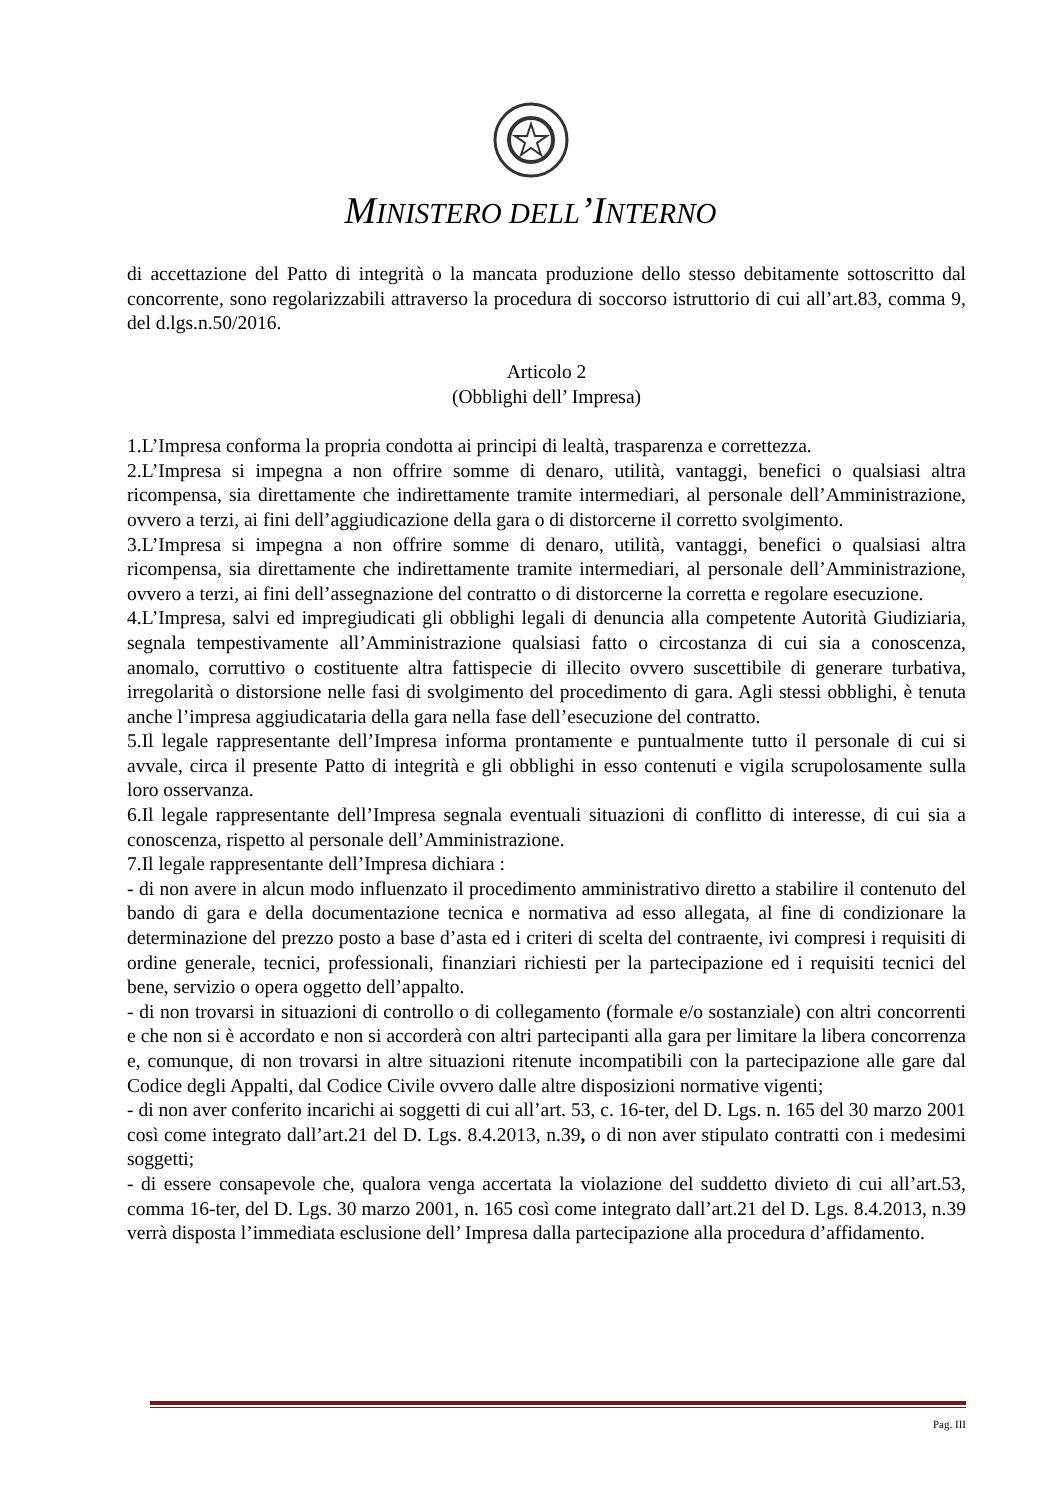MINISTERO DELL’INTERNO
di accettazione del Patto di integrità o la mancata produzione dello stesso debitamente sottoscritto dal concorrente, sono regolarizzabili attraverso la procedura di soccorso istruttorio di cui all’art.83, comma 9, del d.lgs.n.50/2016.
Articolo 2
(Obblighi dell’ Impresa)
1.L’Impresa conforma la propria condotta ai principi di lealtà, trasparenza e correttezza.
2.L’Impresa si impegna a non offrire somme di denaro, utilità, vantaggi, benefici o qualsiasi altra ricompensa, sia direttamente che indirettamente tramite intermediari, al personale dell’Amministrazione, ovvero a terzi, ai fini dell’aggiudicazione della gara o di distorcerne il corretto svolgimento.
3.L’Impresa si impegna a non offrire somme di denaro, utilità, vantaggi, benefici o qualsiasi altra ricompensa, sia direttamente che indirettamente tramite intermediari, al personale dell’Amministrazione, ovvero a terzi, ai fini dell’assegnazione del contratto o di distorcerne la corretta e regolare esecuzione.
4.L’Impresa, salvi ed impregiudicati gli obblighi legali di denuncia alla competente Autorità Giudiziaria, segnala tempestivamente all’Amministrazione qualsiasi fatto o circostanza di cui sia a conoscenza, anomalo, corruttivo o costituente altra fattispecie di illecito ovvero suscettibile di generare turbativa, irregolarità o distorsione nelle fasi di svolgimento del procedimento di gara. Agli stessi obblighi, è tenuta anche l’impresa aggiudicataria della gara nella fase dell’esecuzione del contratto.
5.Il legale rappresentante dell’Impresa informa prontamente e puntualmente tutto il personale di cui si avvale, circa il presente Patto di integrità e gli obblighi in esso contenuti e vigila scrupolosamente sulla loro osservanza.
6.Il legale rappresentante dell’Impresa segnala eventuali situazioni di conflitto di interesse, di cui sia a conoscenza, rispetto al personale dell’Amministrazione.
7.Il legale rappresentante dell’Impresa dichiara :
- di non avere in alcun modo influenzato il procedimento amministrativo diretto a stabilire il contenuto del bando di gara e della documentazione tecnica e normativa ad esso allegata, al fine di condizionare la determinazione del prezzo posto a base d’asta ed i criteri di scelta del contraente, ivi compresi i requisiti di ordine generale, tecnici, professionali, finanziari richiesti per la partecipazione ed i requisiti tecnici del bene, servizio o opera oggetto dell’appalto.
- di non trovarsi in situazioni di controllo o di collegamento (formale e/o sostanziale) con altri concorrenti e che non si è accordato e non si accorderà con altri partecipanti alla gara per limitare la libera concorrenza e, comunque, di non trovarsi in altre situazioni ritenute incompatibili con la partecipazione alle gare dal Codice degli Appalti, dal Codice Civile ovvero dalle altre disposizioni normative vigenti;
- di non aver conferito incarichi ai soggetti di cui all’art. 53, c. 16-ter, del D. Lgs. n. 165 del 30 marzo 2001 così come integrato dall’art.21 del D. Lgs. 8.4.2013, n.39, o di non aver stipulato contratti con i medesimi soggetti;
- di essere consapevole che, qualora venga accertata la violazione del suddetto divieto di cui all’art.53, comma 16-ter, del D. Lgs. 30 marzo 2001, n. 165 così come integrato dall’art.21 del D. Lgs. 8.4.2013, n.39 verrà disposta l’immediata esclusione dell’ Impresa dalla partecipazione alla procedura d’affidamento.
Pag. III